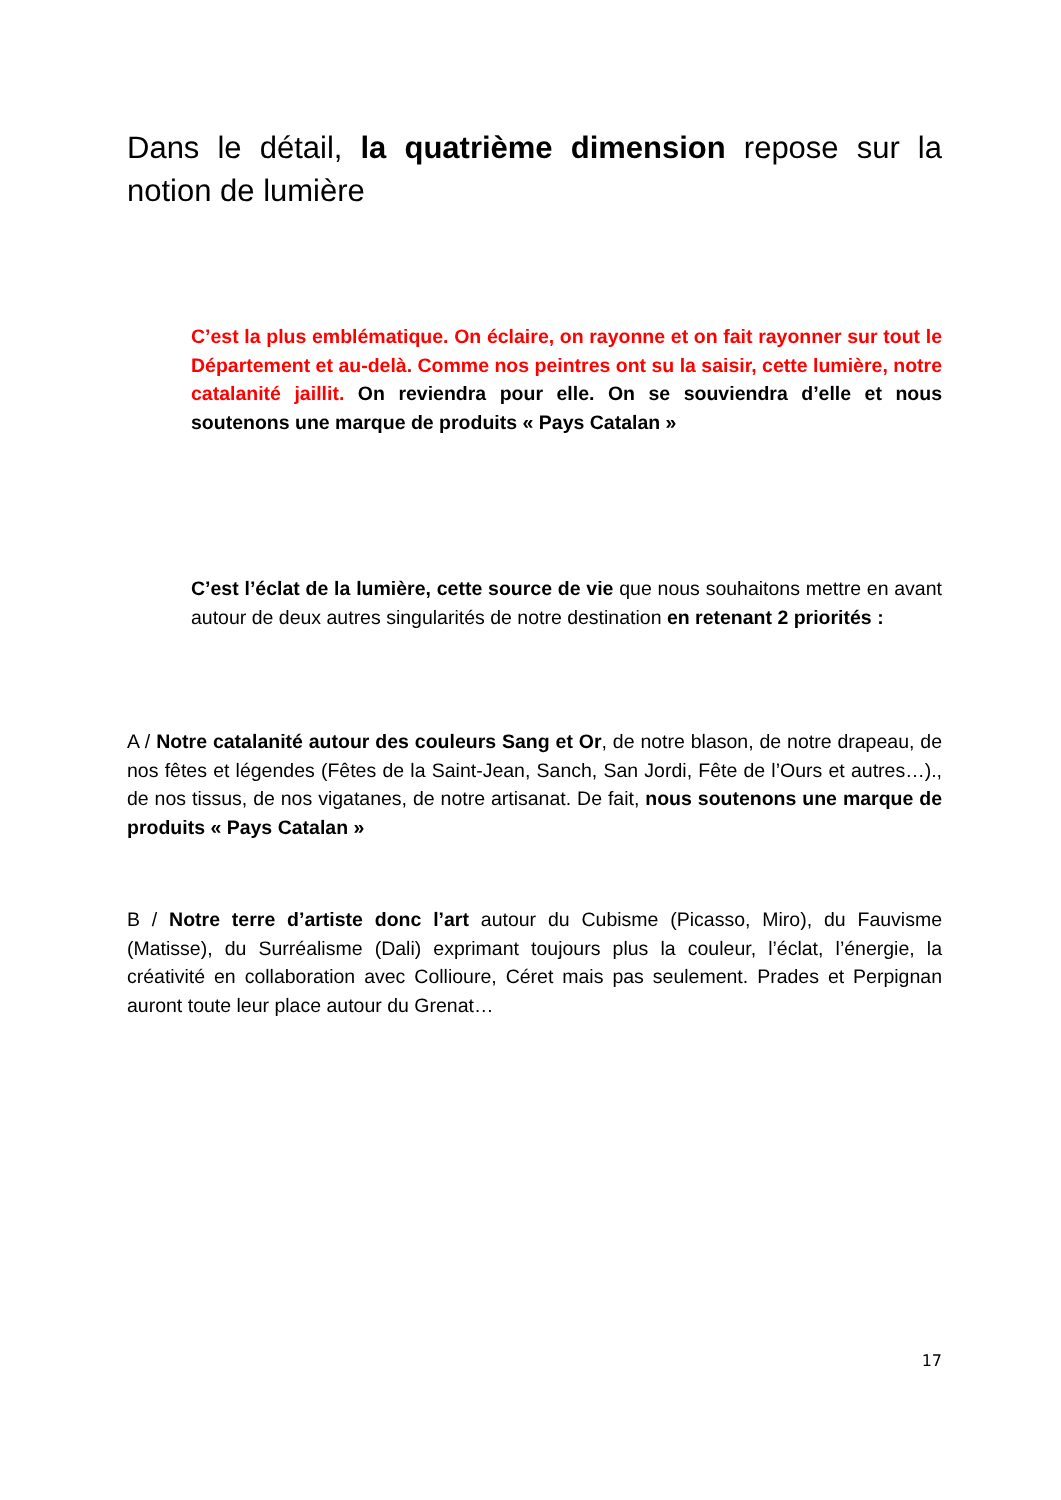Dans le détail, la quatrième dimension repose sur la notion de lumière
C’est la plus emblématique. On éclaire, on rayonne et on fait rayonner sur tout le Département et au-delà. Comme nos peintres ont su la saisir, cette lumière, notre catalanité jaillit. On reviendra pour elle. On se souviendra d’elle et nous soutenons une marque de produits « Pays Catalan »
C’est l’éclat de la lumière, cette source de vie que nous souhaitons mettre en avant autour de deux autres singularités de notre destination en retenant 2 priorités :
A / Notre catalanité autour des couleurs Sang et Or, de notre blason, de notre drapeau, de nos fêtes et légendes (Fêtes de la Saint-Jean, Sanch, San Jordi, Fête de l’Ours et autres…)., de nos tissus, de nos vigatanes, de notre artisanat. De fait, nous soutenons une marque de produits « Pays Catalan »
B / Notre terre d’artiste donc l’art autour du Cubisme (Picasso, Miro), du Fauvisme (Matisse), du Surréalisme (Dali) exprimant toujours plus la couleur, l’éclat, l’énergie, la créativité en collaboration avec Collioure, Céret mais pas seulement. Prades et Perpignan auront toute leur place autour du Grenat…
17